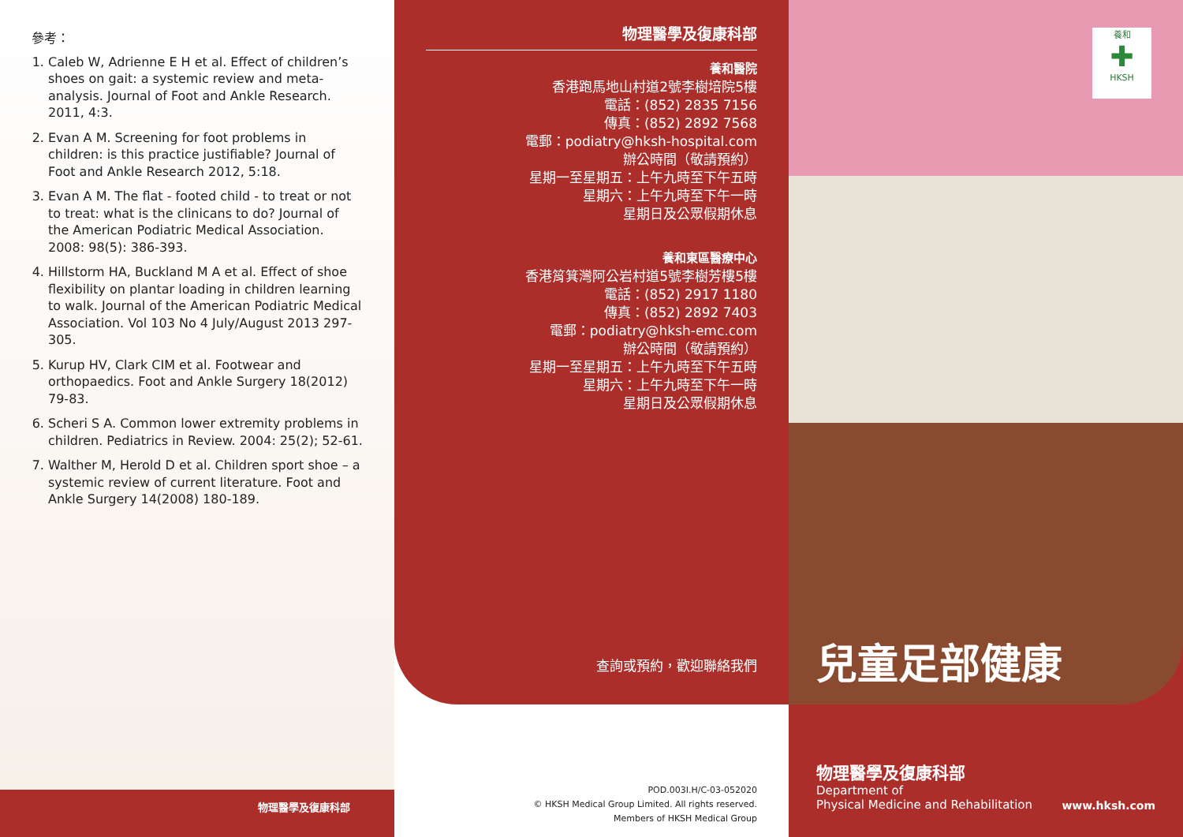參考：
1. Caleb W, Adrienne E H et al. Effect of children’s shoes on gait: a systemic review and meta-analysis. Journal of Foot and Ankle Research. 2011, 4:3.
2. Evan A M. Screening for foot problems in children: is this practice justifiable? Journal of Foot and Ankle Research 2012, 5:18.
3. Evan A M. The flat - footed child - to treat or not to treat: what is the clinicans to do? Journal of the American Podiatric Medical Association. 2008: 98(5): 386-393.
4. Hillstorm HA, Buckland M A et al. Effect of shoe flexibility on plantar loading in children learning to walk. Journal of the American Podiatric Medical Association. Vol 103 No 4 July/August 2013 297-305.
5. Kurup HV, Clark CIM et al. Footwear and orthopaedics. Foot and Ankle Surgery 18(2012) 79-83.
6. Scheri S A. Common lower extremity problems in children. Pediatrics in Review. 2004: 25(2); 52-61.
7. Walther M, Herold D et al. Children sport shoe – a systemic review of current literature. Foot and Ankle Surgery 14(2008) 180-189.
物理醫學及復康科部
物理醫學及復康科部
養和醫院
香港跑馬地山村道2號李樹培院5樓
電話：(852) 2835 7156
傳真：(852) 2892 7568
電郵：podiatry@hksh-hospital.com
辦公時間（敬請預約）
星期一至星期五：上午九時至下午五時
星期六：上午九時至下午一時
星期日及公眾假期休息
養和東區醫療中心
香港筲箕灣阿公岩村道5號李樹芳樓5樓
電話：(852) 2917 1180
傳真：(852) 2892 7403
電郵：podiatry@hksh-emc.com
辦公時間（敬請預約）
星期一至星期五：上午九時至下午五時
星期六：上午九時至下午一時
星期日及公眾假期休息
查詢或預約，歡迎聯絡我們
POD.003I.H/C-03-052020
© HKSH Medical Group Limited. All rights reserved.
Members of HKSH Medical Group
養和
✚
HKSH
兒童足部健康
物理醫學及復康科部
Department of
Physical Medicine and Rehabilitation
www.hksh.com